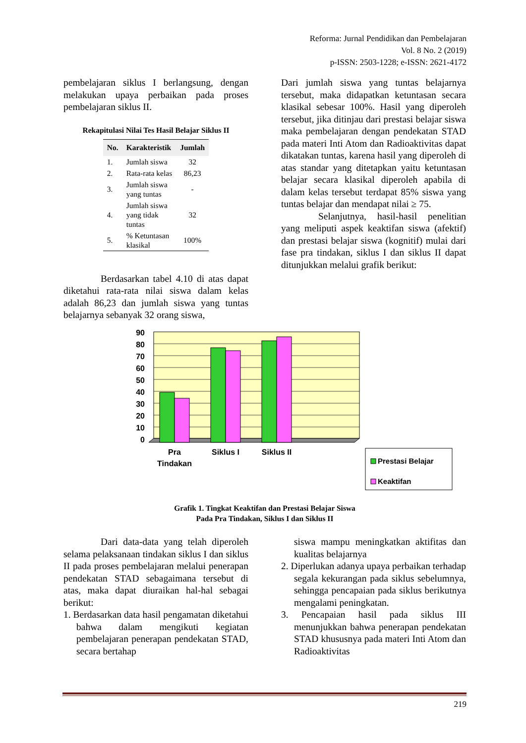Reforma: Jurnal Pendidikan dan Pembelajaran
Vol. 8 No. 2 (2019)
p-ISSN: 2503-1228; e-ISSN: 2621-4172
pembelajaran siklus I berlangsung, dengan melakukan upaya perbaikan pada proses pembelajaran siklus II.
Rekapitulasi Nilai Tes Hasil Belajar Siklus II
| No. | Karakteristik | Jumlah |
| --- | --- | --- |
| 1. | Jumlah siswa | 32 |
| 2. | Rata-rata kelas | 86,23 |
| 3. | Jumlah siswa yang tuntas | - |
| 4. | Jumlah siswa yang tidak tuntas | 32 |
| 5. | % Ketuntasan klasikal | 100% |
Berdasarkan tabel 4.10 di atas dapat diketahui rata-rata nilai siswa dalam kelas adalah 86,23 dan jumlah siswa yang tuntas belajarnya sebanyak 32 orang siswa,
Dari jumlah siswa yang tuntas belajarnya tersebut, maka didapatkan ketuntasan secara klasikal sebesar 100%. Hasil yang diperoleh tersebut, jika ditinjau dari prestasi belajar siswa maka pembelajaran dengan pendekatan STAD pada materi Inti Atom dan Radioaktivitas dapat dikatakan tuntas, karena hasil yang diperoleh di atas standar yang ditetapkan yaitu ketuntasan belajar secara klasikal diperoleh apabila di dalam kelas tersebut terdapat 85% siswa yang tuntas belajar dan mendapat nilai ≥ 75.
Selanjutnya, hasil-hasil penelitian yang meliputi aspek keaktifan siswa (afektif) dan prestasi belajar siswa (kognitif) mulai dari fase pra tindakan, siklus I dan siklus II dapat ditunjukkan melalui grafik berikut:
90
80
70
60
50
40
30
20
10
0
Pra
Tindakan
Siklus I
Siklus II
Prestasi Belajar
Keaktifan
Grafik 1. Tingkat Keaktifan dan Prestasi Belajar Siswa
Pada Pra Tindakan, Siklus I dan Siklus II
Dari data-data yang telah diperoleh selama pelaksanaan tindakan siklus I dan siklus II pada proses pembelajaran melalui penerapan pendekatan STAD sebagaimana tersebut di atas, maka dapat diuraikan hal-hal sebagai berikut:
1. Berdasarkan data hasil pengamatan diketahui bahwa dalam mengikuti kegiatan pembelajaran penerapan pendekatan STAD, secara bertahap
siswa mampu meningkatkan aktifitas dan kualitas belajarnya
2. Diperlukan adanya upaya perbaikan terhadap segala kekurangan pada siklus sebelumnya, sehingga pencapaian pada siklus berikutnya mengalami peningkatan.
3. Pencapaian hasil pada siklus III menunjukkan bahwa penerapan pendekatan STAD khususnya pada materi Inti Atom dan Radioaktivitas
219